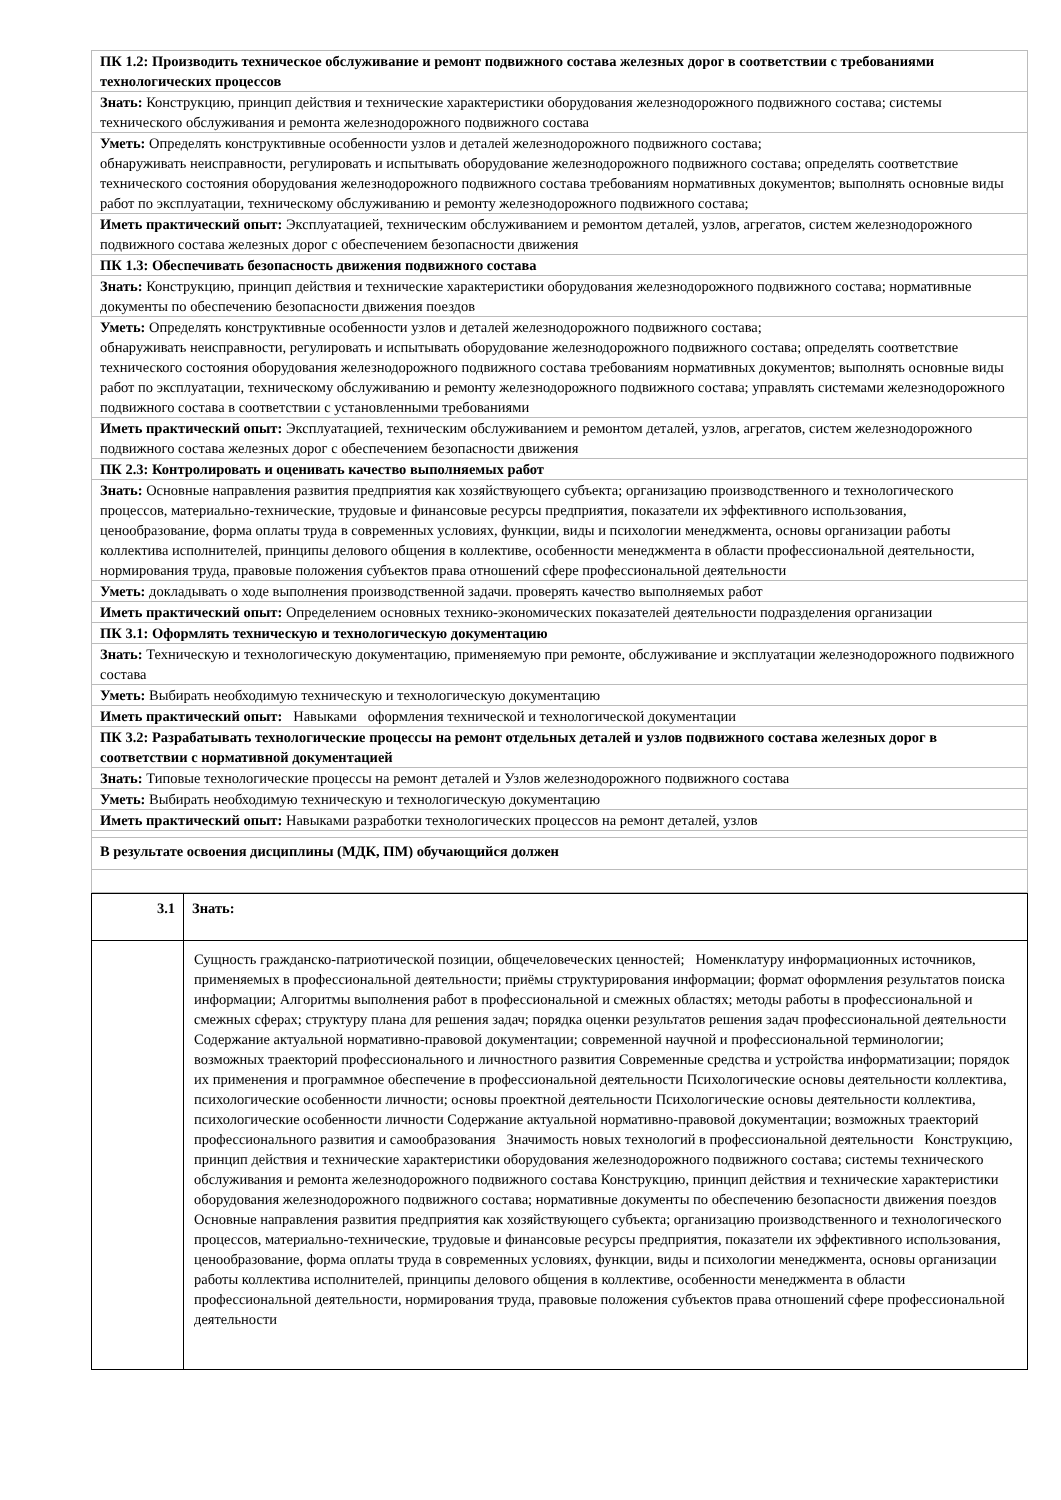| ПК 1.2: Производить техническое обслуживание и ремонт подвижного состава железных дорог в соответствии с требованиями технологических процессов |
| Знать: Конструкцию, принцип действия и технические характеристики оборудования железнодорожного подвижного состава; системы технического обслуживания и ремонта железнодорожного подвижного состава |
| Уметь: Определять конструктивные особенности узлов и деталей железнодорожного подвижного состава; обнаруживать неисправности, регулировать и испытывать оборудование железнодорожного подвижного состава; определять соответствие технического состояния оборудования железнодорожного подвижного состава требованиям нормативных документов; выполнять основные виды работ по эксплуатации, техническому обслуживанию и ремонту железнодорожного подвижного состава; |
| Иметь практический опыт: Эксплуатацией, техническим обслуживанием и ремонтом деталей, узлов, агрегатов, систем железнодорожного подвижного состава железных дорог с обеспечением безопасности движения |
| ПК 1.3: Обеспечивать безопасность движения подвижного состава |
| Знать: Конструкцию, принцип действия и технические характеристики оборудования железнодорожного подвижного состава; нормативные документы по обеспечению безопасности движения поездов |
| Уметь: Определять конструктивные особенности узлов и деталей железнодорожного подвижного состава; обнаруживать неисправности, регулировать и испытывать оборудование железнодорожного подвижного состава; определять соответствие технического состояния оборудования железнодорожного подвижного состава требованиям нормативных документов; выполнять основные виды работ по эксплуатации, техническому обслуживанию и ремонту железнодорожного подвижного состава; управлять системами железнодорожного подвижного состава в соответствии с установленными требованиями |
| Иметь практический опыт: Эксплуатацией, техническим обслуживанием и ремонтом деталей, узлов, агрегатов, систем железнодорожного подвижного состава железных дорог с обеспечением безопасности движения |
| ПК 2.3: Контролировать и оценивать качество выполняемых работ |
| Знать: Основные направления развития предприятия как хозяйствующего субъекта; организацию производственного и технологического процессов, материально-технические, трудовые и финансовые ресурсы предприятия, показатели их эффективного использования, ценообразование, форма оплаты труда в современных условиях, функции, виды и психологии менеджмента, основы организации работы коллектива исполнителей, принципы делового общения в коллективе, особенности менеджмента в области профессиональной деятельности, нормирования труда, правовые положения субъектов права отношений сфере профессиональной деятельности |
| Уметь: докладывать о ходе выполнения производственной задачи. проверять качество выполняемых работ |
| Иметь практический опыт: Определением основных технико-экономических показателей деятельности подразделения организации |
| ПК 3.1: Оформлять техническую и технологическую документацию |
| Знать: Техническую и технологическую документацию, применяемую при ремонте, обслуживание и эксплуатации железнодорожного подвижного состава |
| Уметь: Выбирать необходимую техническую и технологическую документацию |
| Иметь практический опыт: Навыками оформления технической и технологической документации |
| ПК 3.2: Разрабатывать технологические процессы на ремонт отдельных деталей и узлов подвижного состава железных дорог в соответствии с нормативной документацией |
| Знать: Типовые технологические процессы на ремонт деталей и Узлов железнодорожного подвижного состава |
| Уметь: Выбирать необходимую техническую и технологическую документацию |
| Иметь практический опыт: Навыками разработки технологических процессов на ремонт деталей, узлов |
| В результате освоения дисциплины (МДК, ПМ) обучающийся должен |
| 3.1 | Знать: |
| | Сущность гражданско-патриотической позиции, общечеловеческих ценностей; Номенклатуру информационных источников, применяемых в профессиональной деятельности; приёмы структурирования информации; формат оформления результатов поиска информации; Алгоритмы выполнения работ в профессиональной и смежных областях; методы работы в профессиональной и смежных сферах; структуру плана для решения задач; порядка оценки результатов решения задач профессиональной деятельности Содержание актуальной нормативно-правовой документации; современной научной и профессиональной терминологии; возможных траекторий профессионального и личностного развития Современные средства и устройства информатизации; порядок их применения и программное обеспечение в профессиональной деятельности Психологические основы деятельности коллектива, психологические особенности личности; основы проектной деятельности Психологические основы деятельности коллектива, психологические особенности личности Содержание актуальной нормативно-правовой документации; возможных траекторий профессионального развития и самообразования Значимость новых технологий в профессиональной деятельности Конструкцию, принцип действия и технические характеристики оборудования железнодорожного подвижного состава; системы технического обслуживания и ремонта железнодорожного подвижного состава Конструкцию, принцип действия и технические характеристики оборудования железнодорожного подвижного состава; нормативные документы по обеспечению безопасности движения поездов Основные направления развития предприятия как хозяйствующего субъекта; организацию производственного и технологического процессов, материально-технические, трудовые и финансовые ресурсы предприятия, показатели их эффективного использования, ценообразование, форма оплаты труда в современных условиях, функции, виды и психологии менеджмента, основы организации работы коллектива исполнителей, принципы делового общения в коллективе, особенности менеджмента в области профессиональной деятельности, нормирования труда, правовые положения субъектов права отношений сфере профессиональной деятельности |